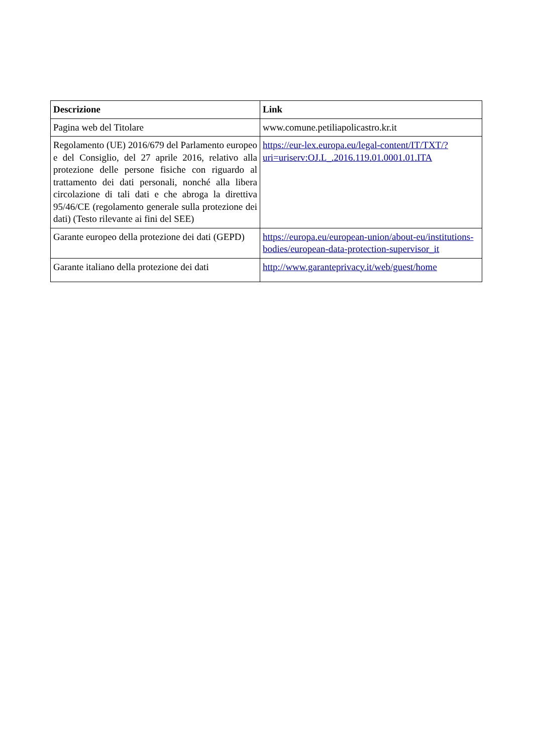| Descrizione | Link |
| --- | --- |
| Pagina web del Titolare | www.comune.petiliapolicastro.kr.it |
| Regolamento (UE) 2016/679 del Parlamento europeo e del Consiglio, del 27 aprile 2016, relativo alla protezione delle persone fisiche con riguardo al trattamento dei dati personali, nonché alla libera circolazione di tali dati e che abroga la direttiva 95/46/CE (regolamento generale sulla protezione dei dati) (Testo rilevante ai fini del SEE) | https://eur-lex.europa.eu/legal-content/IT/TXT/?uri=uriserv:OJ.L_.2016.119.01.0001.01.ITA |
| Garante europeo della protezione dei dati (GEPD) | https://europa.eu/european-union/about-eu/institutions-bodies/european-data-protection-supervisor_it |
| Garante italiano della protezione dei dati | http://www.garanteprivacy.it/web/guest/home |